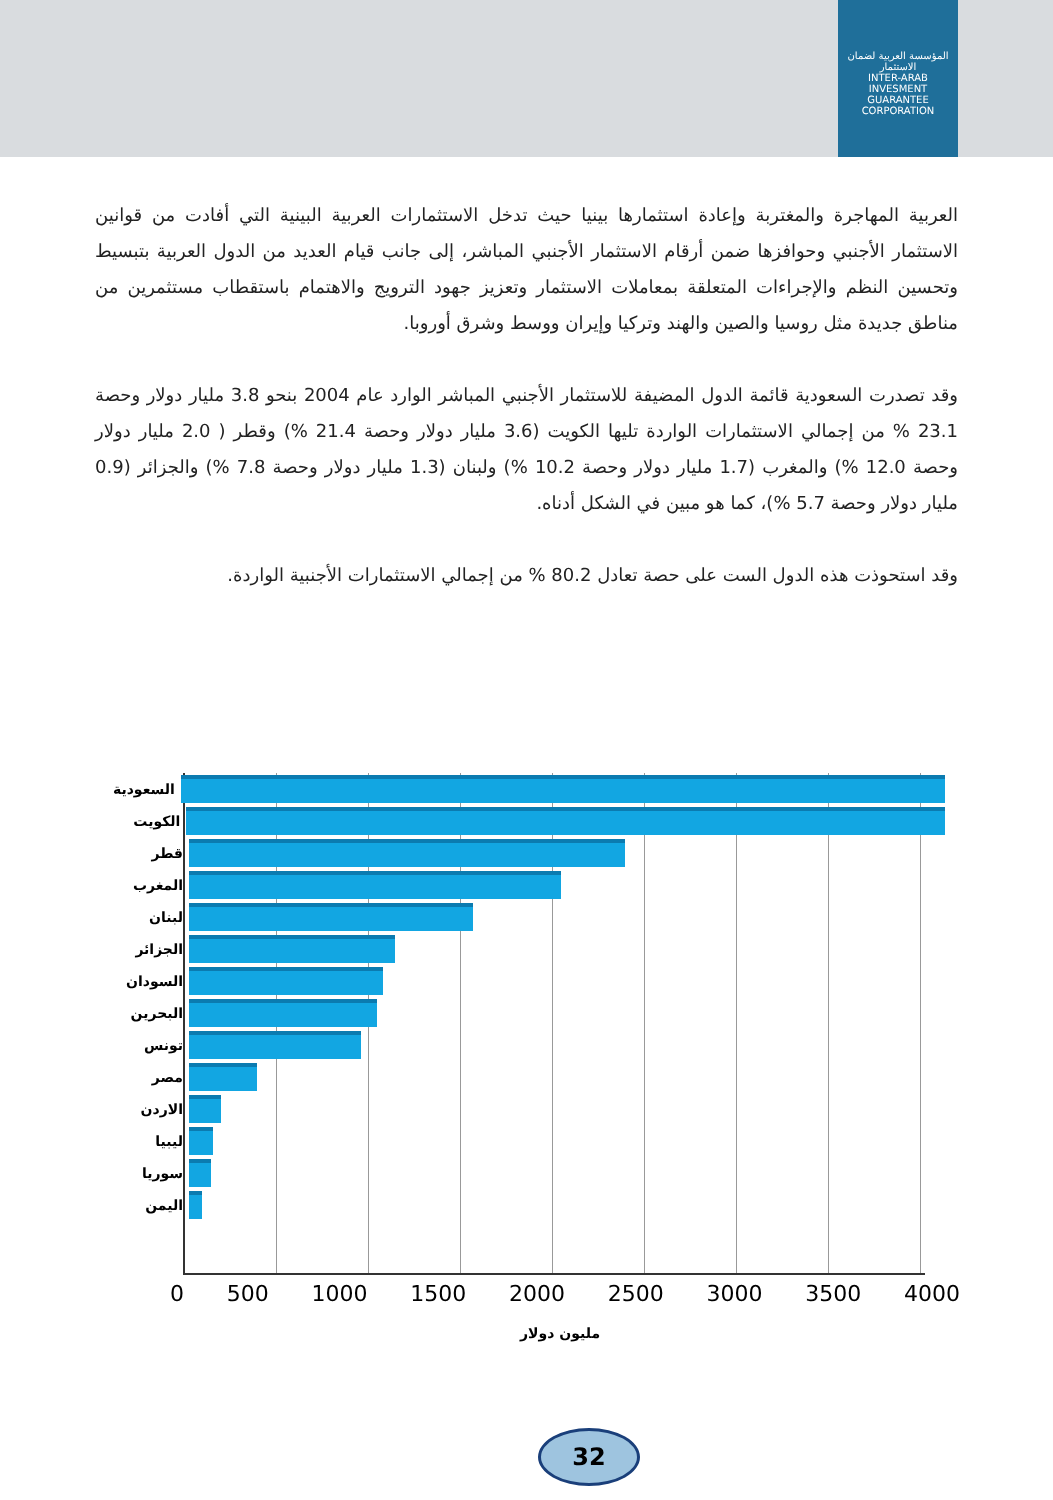المؤسسة العربية لضمان الاستثمار
INTER-ARAB INVESMENT GUARANTEE CORPORATION
العربية المهاجرة والمغتربة وإعادة استثمارها بينيا حيث تدخل الاستثمارات العربية البينية التي أفادت من قوانين الاستثمار الأجنبي وحوافزها ضمن أرقام الاستثمار الأجنبي المباشر، إلى جانب قيام العديد من الدول العربية بتبسيط وتحسين النظم والإجراءات المتعلقة بمعاملات الاستثمار وتعزيز جهود الترويج والاهتمام باستقطاب مستثمرين من مناطق جديدة مثل روسيا والصين والهند وتركيا وإيران ووسط وشرق أوروبا.
وقد تصدرت السعودية قائمة الدول المضيفة للاستثمار الأجنبي المباشر الوارد عام 2004 بنحو 3.8 مليار دولار وحصة 23.1 % من إجمالي الاستثمارات الواردة تليها الكويت (3.6 مليار دولار وحصة 21.4 %) وقطر ( 2.0 مليار دولار وحصة 12.0 %) والمغرب (1.7 مليار دولار وحصة 10.2 %) ولبنان (1.3 مليار دولار وحصة 7.8 %) والجزائر (0.9 مليار دولار وحصة 5.7 %)، كما هو مبين في الشكل أدناه.
وقد استحوذت هذه الدول الست على حصة تعادل 80.2 % من إجمالي الاستثمارات الأجنبية الواردة.
السعودية
الكويت
قطر
المغرب
لبنان
الجزائر
السودان
البحرين
تونس
مصر
الاردن
ليبيا
سوريا
اليمن
0 500 1000 1500 2000 2500 3000 3500 4000
مليون دولار
32